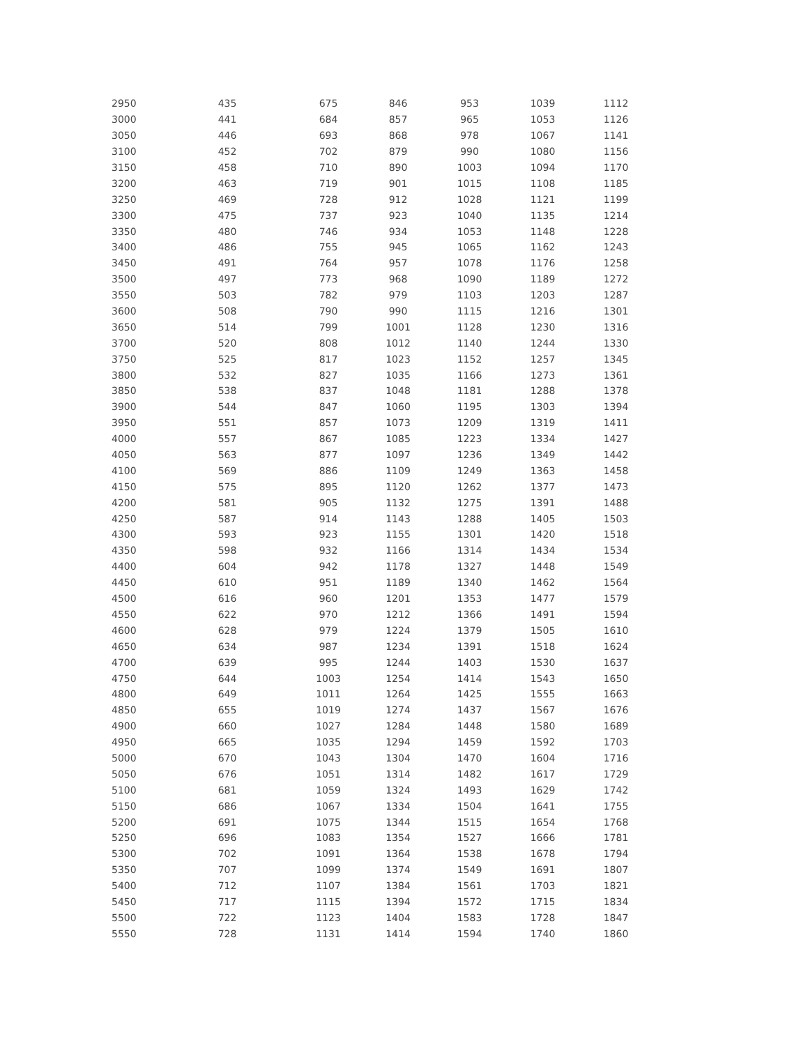| 2950 | 435 | 675 | 846 | 953 | 1039 | 1112 |
| 3000 | 441 | 684 | 857 | 965 | 1053 | 1126 |
| 3050 | 446 | 693 | 868 | 978 | 1067 | 1141 |
| 3100 | 452 | 702 | 879 | 990 | 1080 | 1156 |
| 3150 | 458 | 710 | 890 | 1003 | 1094 | 1170 |
| 3200 | 463 | 719 | 901 | 1015 | 1108 | 1185 |
| 3250 | 469 | 728 | 912 | 1028 | 1121 | 1199 |
| 3300 | 475 | 737 | 923 | 1040 | 1135 | 1214 |
| 3350 | 480 | 746 | 934 | 1053 | 1148 | 1228 |
| 3400 | 486 | 755 | 945 | 1065 | 1162 | 1243 |
| 3450 | 491 | 764 | 957 | 1078 | 1176 | 1258 |
| 3500 | 497 | 773 | 968 | 1090 | 1189 | 1272 |
| 3550 | 503 | 782 | 979 | 1103 | 1203 | 1287 |
| 3600 | 508 | 790 | 990 | 1115 | 1216 | 1301 |
| 3650 | 514 | 799 | 1001 | 1128 | 1230 | 1316 |
| 3700 | 520 | 808 | 1012 | 1140 | 1244 | 1330 |
| 3750 | 525 | 817 | 1023 | 1152 | 1257 | 1345 |
| 3800 | 532 | 827 | 1035 | 1166 | 1273 | 1361 |
| 3850 | 538 | 837 | 1048 | 1181 | 1288 | 1378 |
| 3900 | 544 | 847 | 1060 | 1195 | 1303 | 1394 |
| 3950 | 551 | 857 | 1073 | 1209 | 1319 | 1411 |
| 4000 | 557 | 867 | 1085 | 1223 | 1334 | 1427 |
| 4050 | 563 | 877 | 1097 | 1236 | 1349 | 1442 |
| 4100 | 569 | 886 | 1109 | 1249 | 1363 | 1458 |
| 4150 | 575 | 895 | 1120 | 1262 | 1377 | 1473 |
| 4200 | 581 | 905 | 1132 | 1275 | 1391 | 1488 |
| 4250 | 587 | 914 | 1143 | 1288 | 1405 | 1503 |
| 4300 | 593 | 923 | 1155 | 1301 | 1420 | 1518 |
| 4350 | 598 | 932 | 1166 | 1314 | 1434 | 1534 |
| 4400 | 604 | 942 | 1178 | 1327 | 1448 | 1549 |
| 4450 | 610 | 951 | 1189 | 1340 | 1462 | 1564 |
| 4500 | 616 | 960 | 1201 | 1353 | 1477 | 1579 |
| 4550 | 622 | 970 | 1212 | 1366 | 1491 | 1594 |
| 4600 | 628 | 979 | 1224 | 1379 | 1505 | 1610 |
| 4650 | 634 | 987 | 1234 | 1391 | 1518 | 1624 |
| 4700 | 639 | 995 | 1244 | 1403 | 1530 | 1637 |
| 4750 | 644 | 1003 | 1254 | 1414 | 1543 | 1650 |
| 4800 | 649 | 1011 | 1264 | 1425 | 1555 | 1663 |
| 4850 | 655 | 1019 | 1274 | 1437 | 1567 | 1676 |
| 4900 | 660 | 1027 | 1284 | 1448 | 1580 | 1689 |
| 4950 | 665 | 1035 | 1294 | 1459 | 1592 | 1703 |
| 5000 | 670 | 1043 | 1304 | 1470 | 1604 | 1716 |
| 5050 | 676 | 1051 | 1314 | 1482 | 1617 | 1729 |
| 5100 | 681 | 1059 | 1324 | 1493 | 1629 | 1742 |
| 5150 | 686 | 1067 | 1334 | 1504 | 1641 | 1755 |
| 5200 | 691 | 1075 | 1344 | 1515 | 1654 | 1768 |
| 5250 | 696 | 1083 | 1354 | 1527 | 1666 | 1781 |
| 5300 | 702 | 1091 | 1364 | 1538 | 1678 | 1794 |
| 5350 | 707 | 1099 | 1374 | 1549 | 1691 | 1807 |
| 5400 | 712 | 1107 | 1384 | 1561 | 1703 | 1821 |
| 5450 | 717 | 1115 | 1394 | 1572 | 1715 | 1834 |
| 5500 | 722 | 1123 | 1404 | 1583 | 1728 | 1847 |
| 5550 | 728 | 1131 | 1414 | 1594 | 1740 | 1860 |